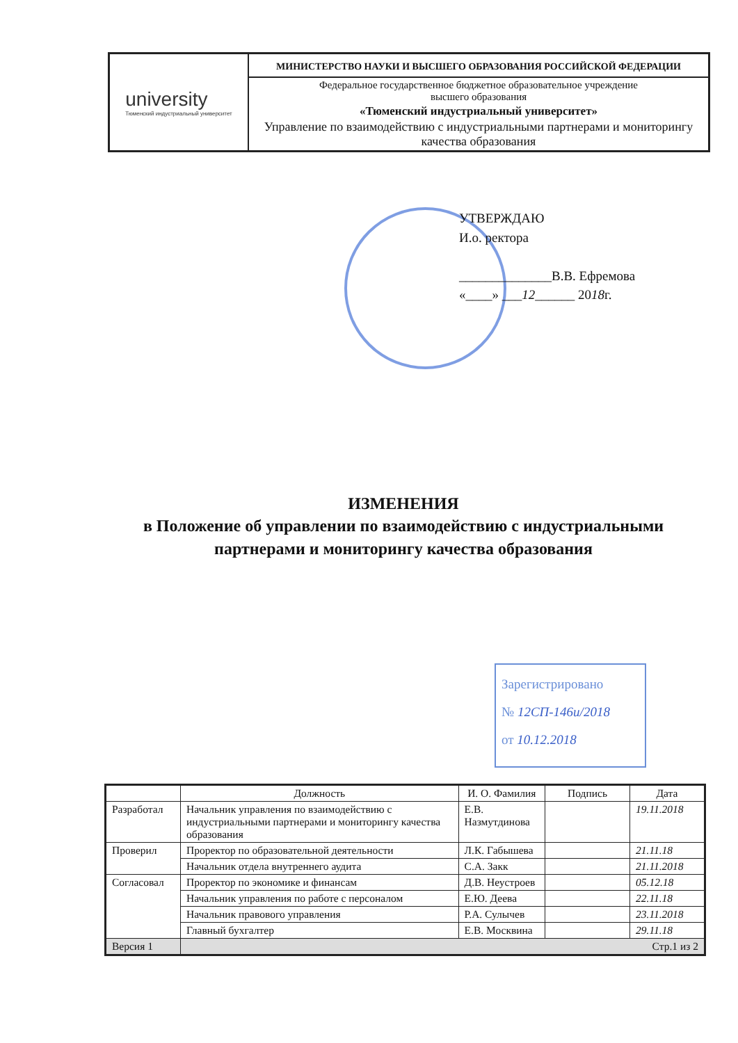university
Тюменский индустриальный университет
МИНИСТЕРСТВО НАУКИ И ВЫСШЕГО ОБРАЗОВАНИЯ РОССИЙСКОЙ ФЕДЕРАЦИИ
Федеральное государственное бюджетное образовательное учреждение
высшего образования
«Тюменский индустриальный университет»
Управление по взаимодействию с индустриальными партнерами и мониторингу качества образования
УТВЕРЖДАЮ
И.о. ректора
______________В.В. Ефремова
«____» ___12______ 2018г.
ИЗМЕНЕНИЯ
в Положение об управлении по взаимодействию с индустриальными партнерами и мониторингу качества образования
Зарегистрировано
№ 12СП-146и/2018
от 10.12.2018
| | Должность | И. О. Фамилия | Подпись | Дата |
| --- | --- | --- | --- | --- |
| Разработал | Начальник управления по взаимодействию с индустриальными партнерами и мониторингу качества образования | Е.В. Назмутдинова | | 19.11.2018 |
| Проверил | Проректор по образовательной деятельности | Л.К. Габышева | | 21.11.18 |
| | Начальник отдела внутреннего аудита | С.А. Закк | | 21.11.2018 |
| Согласовал | Проректор по экономике и финансам | Д.В. Неустроев | | 05.12.18 |
| | Начальник управления по работе с персоналом | Е.Ю. Деева | | 22.11.18 |
| | Начальник правового управления | Р.А. Сулычев | | 23.11.2018 |
| | Главный бухгалтер | Е.В. Москвина | | 29.11.18 |
| Версия 1 | Стр.1 из 2 | | | |